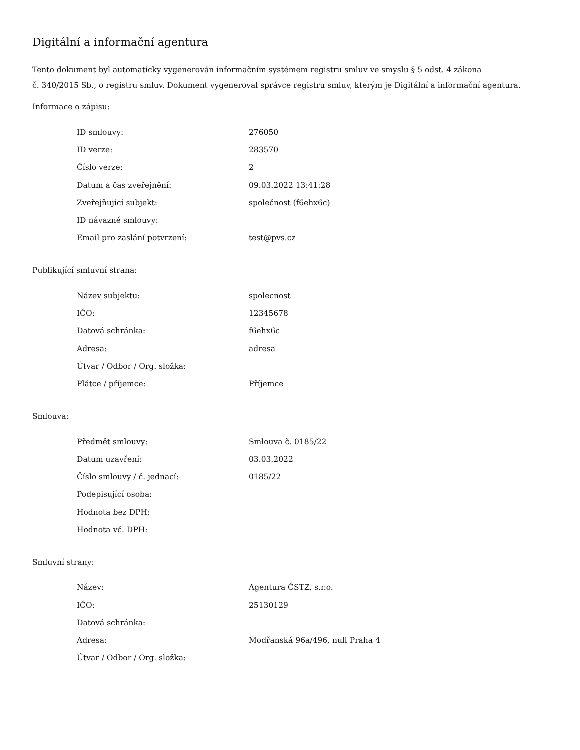Digitální a informační agentura
Tento dokument byl automaticky vygenerován informačním systémem registru smluv ve smyslu § 5 odst. 4 zákona
č. 340/2015 Sb., o registru smluv. Dokument vygeneroval správce registru smluv, kterým je Digitální a informační agentura.
Informace o zápisu:
| ID smlouvy: | 276050 |
| ID verze: | 283570 |
| Číslo verze: | 2 |
| Datum a čas zveřejnění: | 09.03.2022 13:41:28 |
| Zveřejňující subjekt: | společnost (f6ehx6c) |
| ID návazné smlouvy: | |
| Email pro zaslání potvrzení: | test@pvs.cz |
Publikující smluvní strana:
| Název subjektu: | spolecnost |
| IČO: | 12345678 |
| Datová schránka: | f6ehx6c |
| Adresa: | adresa |
| Útvar / Odbor / Org. složka: | |
| Plátce / příjemce: | Příjemce |
Smlouva:
| Předmět smlouvy: | Smlouva č. 0185/22 |
| Datum uzavření: | 03.03.2022 |
| Číslo smlouvy / č. jednací: | 0185/22 |
| Podepisující osoba: | |
| Hodnota bez DPH: | |
| Hodnota vč. DPH: | |
Smluvní strany:
| Název: | Agentura ČSTZ, s.r.o. |
| IČO: | 25130129 |
| Datová schránka: | |
| Adresa: | Modřanská 96a/496, null Praha 4 |
| Útvar / Odbor / Org. složka: | |